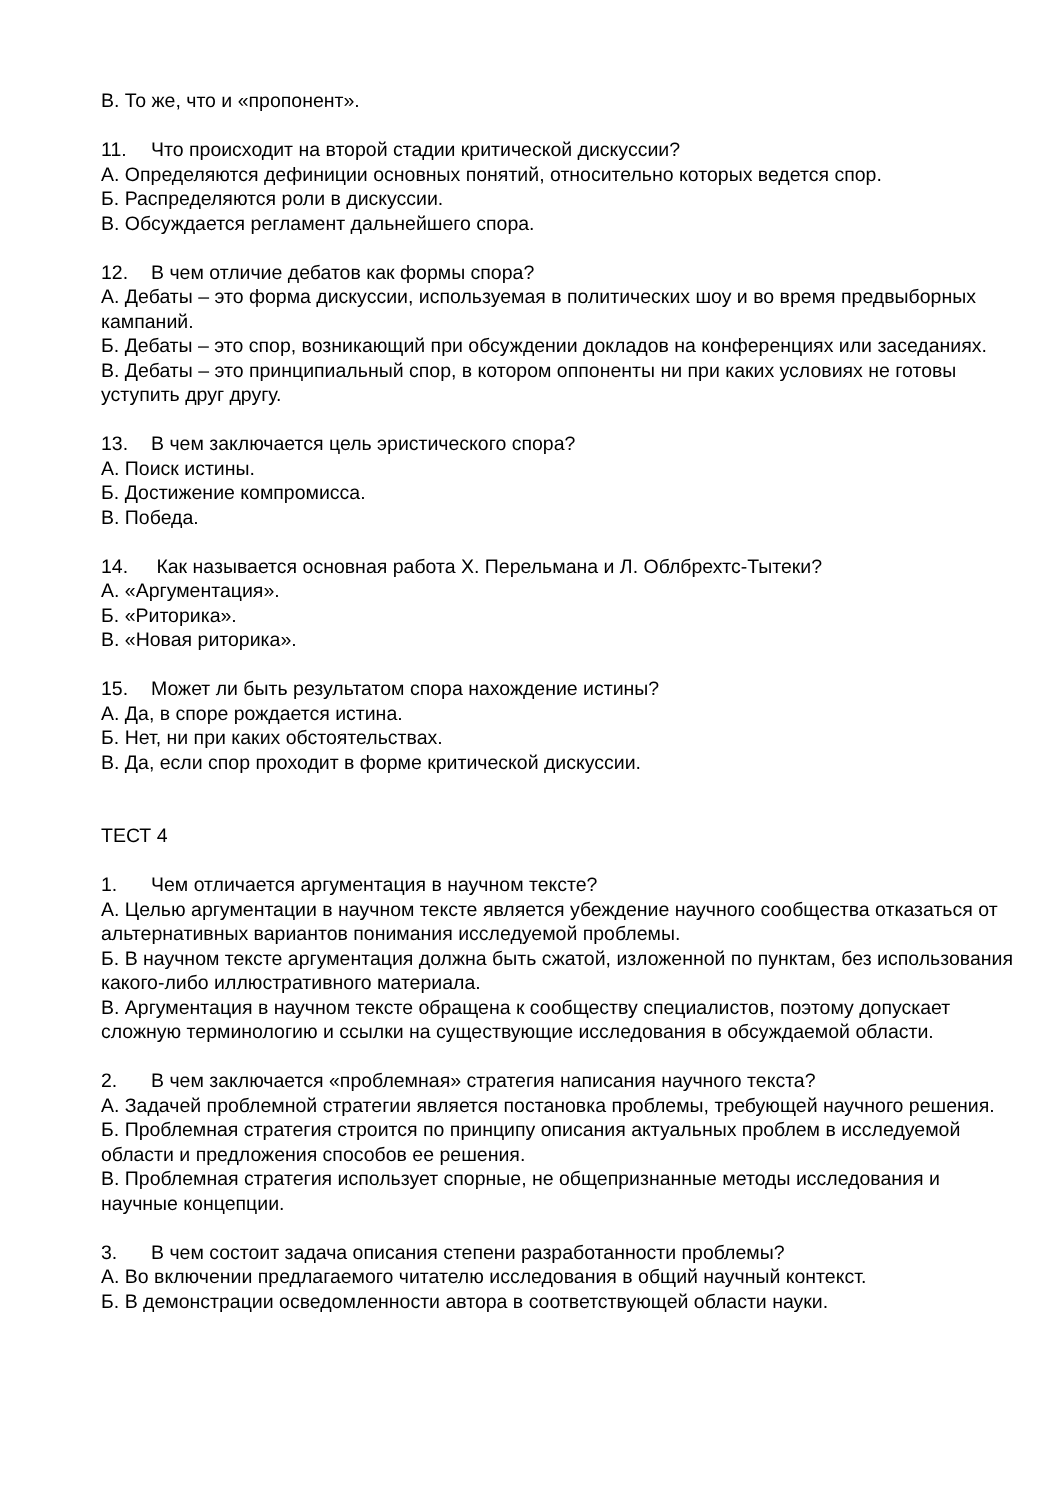В. То же, что и «пропонент».
11. Что происходит на второй стадии критической дискуссии?
А. Определяются дефиниции основных понятий, относительно которых ведется спор.
Б. Распределяются роли в дискуссии.
В. Обсуждается регламент дальнейшего спора.
12. В чем отличие дебатов как формы спора?
А. Дебаты – это форма дискуссии, используемая в политических шоу и во время предвыборных кампаний.
Б. Дебаты – это спор, возникающий при обсуждении докладов на конференциях или заседаниях.
В. Дебаты – это принципиальный спор, в котором оппоненты ни при каких условиях не готовы уступить друг другу.
13. В чем заключается цель эристического спора?
А. Поиск истины.
Б. Достижение компромисса.
В. Победа.
14. Как называется основная работа Х. Перельмана и Л. Облбрехтс-Тытеки?
А. «Аргументация».
Б. «Риторика».
В. «Новая риторика».
15. Может ли быть результатом спора нахождение истины?
А. Да, в споре рождается истина.
Б. Нет, ни при каких обстоятельствах.
В. Да, если спор проходит в форме критической дискуссии.
ТЕСТ 4
1. Чем отличается аргументация в научном тексте?
А. Целью аргументации в научном тексте является убеждение научного сообщества отказаться от альтернативных вариантов понимания исследуемой проблемы.
Б. В научном тексте аргументация должна быть сжатой, изложенной по пунктам, без использования какого-либо иллюстративного материала.
В. Аргументация в научном тексте обращена к сообществу специалистов, поэтому допускает сложную терминологию и ссылки на существующие исследования в обсуждаемой области.
2. В чем заключается «проблемная» стратегия написания научного текста?
А. Задачей проблемной стратегии является постановка проблемы, требующей научного решения.
Б. Проблемная стратегия строится по принципу описания актуальных проблем в исследуемой области и предложения способов ее решения.
В. Проблемная стратегия использует спорные, не общепризнанные методы исследования и научные концепции.
3. В чем состоит задача описания степени разработанности проблемы?
А. Во включении предлагаемого читателю исследования в общий научный контекст.
Б. В демонстрации осведомленности автора в соответствующей области науки.